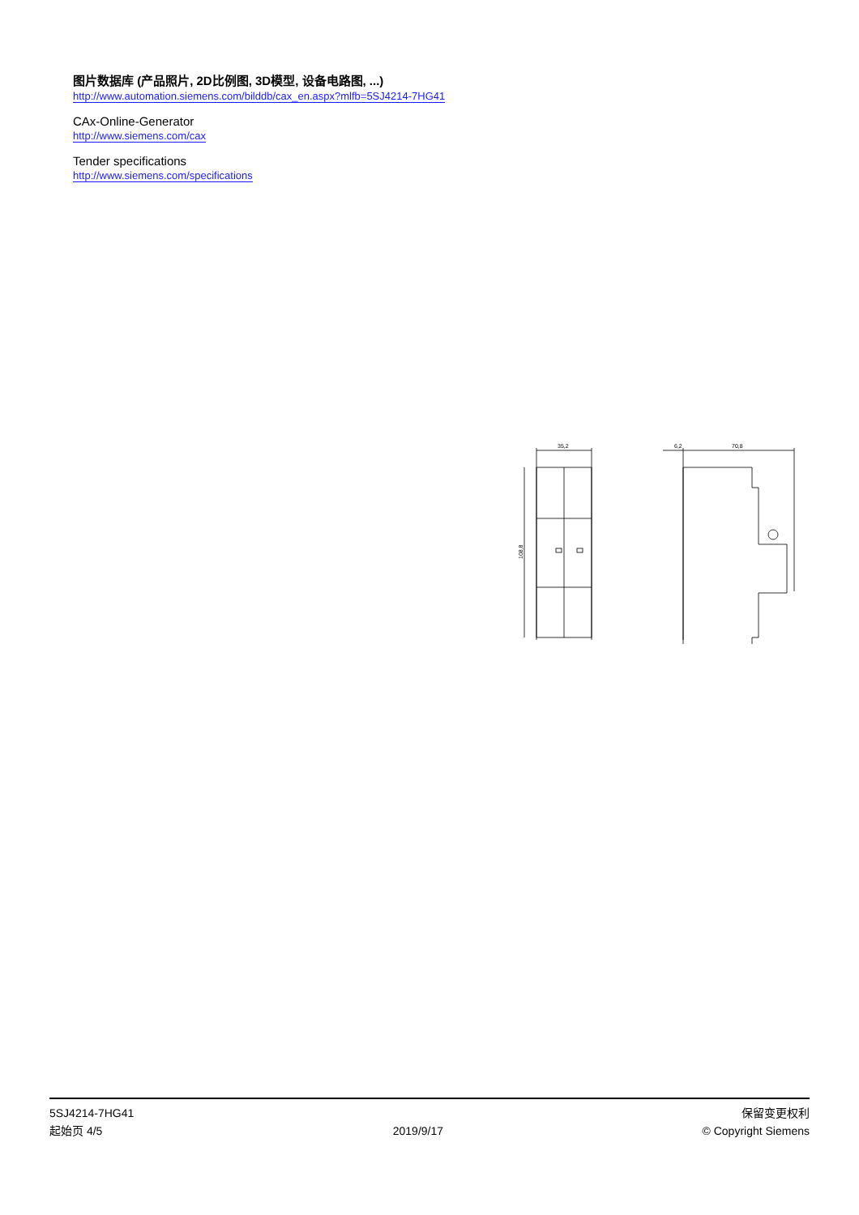图片数据库 (产品照片, 2D比例图, 3D模型, 设备电路图, ...)
http://www.automation.siemens.com/bilddb/cax_en.aspx?mlfb=5SJ4214-7HG41
CAx-Online-Generator
http://www.siemens.com/cax
Tender specifications
http://www.siemens.com/specifications
35,2
6,2
70,8
108,8
5SJ4214-7HG41
起始页 4/5
2019/9/17
保留变更权利
© Copyright Siemens